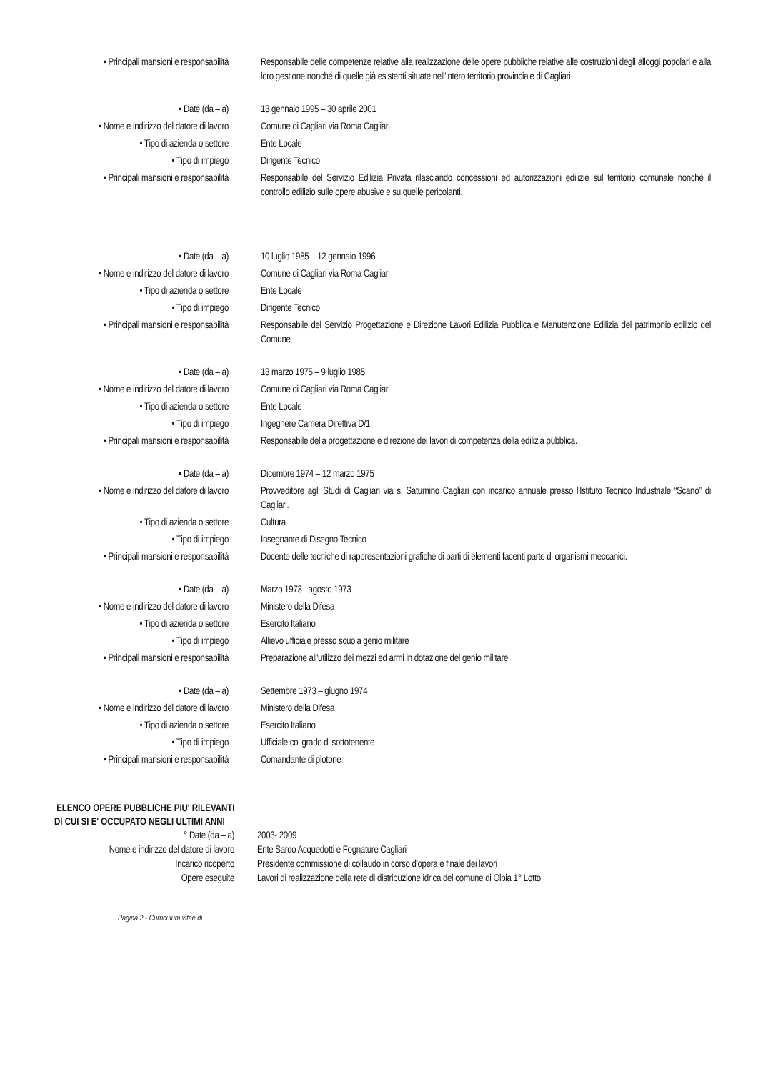• Principali mansioni e responsabilità Responsabile delle competenze relative alla realizzazione delle opere pubbliche relative alle costruzioni degli alloggi popolari e alla loro gestione nonché di quelle già esistenti situate nell'intero territorio provinciale di Cagliari
• Date (da – a) 13 gennaio 1995 – 30 aprile 2001
• Nome e indirizzo del datore di lavoro
Comune di Cagliari via Roma Cagliari
• Tipo di azienda o settore Ente Locale
• Tipo di impiego Dirigente Tecnico
• Principali mansioni e responsabilità Responsabile del Servizio Edilizia Privata rilasciando concessioni ed autorizzazioni edilizie sul territorio comunale nonché il controllo edilizio sulle opere abusive e su quelle pericolanti.
• Date (da – a) 10 luglio 1985 – 12 gennaio 1996
• Nome e indirizzo del datore di lavoro
Comune di Cagliari via Roma Cagliari
• Tipo di azienda o settore Ente Locale
• Tipo di impiego Dirigente Tecnico
• Principali mansioni e responsabilità Responsabile del Servizio Progettazione e Direzione Lavori Edilizia Pubblica e Manutenzione Edilizia del patrimonio edilizio del Comune
• Date (da – a) 13 marzo 1975 – 9 luglio 1985
• Nome e indirizzo del datore di lavoro
Comune di Cagliari via Roma Cagliari
• Tipo di azienda o settore Ente Locale
• Tipo di impiego Ingegnere Carriera Direttiva D/1
• Principali mansioni e responsabilità Responsabile della progettazione e direzione dei lavori di competenza della edilizia pubblica.
• Date (da – a) Dicembre 1974 – 12 marzo 1975
• Nome e indirizzo del datore di lavoro
Provveditore agli Studi di Cagliari via s. Saturnino Cagliari con incarico annuale presso l'Istituto Tecnico Industriale “Scano” di Cagliari.
• Tipo di azienda o settore Cultura
• Tipo di impiego Insegnante di Disegno Tecnico
• Principali mansioni e responsabilità Docente delle tecniche di rappresentazioni grafiche di parti di elementi facenti parte di organismi meccanici.
• Date (da – a) Marzo 1973– agosto 1973
• Nome e indirizzo del datore di lavoro
Ministero della Difesa
• Tipo di azienda o settore Esercito Italiano
• Tipo di impiego Allievo ufficiale presso scuola genio militare
• Principali mansioni e responsabilità Preparazione all'utilizzo dei mezzi ed armi in dotazione del genio militare
• Date (da – a) Settembre 1973 – giugno 1974
• Nome e indirizzo del datore di lavoro
Ministero della Difesa
• Tipo di azienda o settore Esercito Italiano
• Tipo di impiego Ufficiale col grado di sottotenente
• Principali mansioni e responsabilità Comandante di plotone
ELENCO OPERE PUBBLICHE PIU' RILEVANTI DI CUI SI E' OCCUPATO NEGLI ULTIMI ANNI
° Date (da – a) 2003- 2009
Nome e indirizzo del datore di lavoro Ente Sardo Acquedotti e Fognature Cagliari
Incarico ricoperto Presidente commissione di collaudo in corso d'opera e finale dei lavori
Opere eseguite Lavori di realizzazione della rete di distribuzione idrica del comune di Olbia 1° Lotto
Pagina 2 - Curriculum vitae di